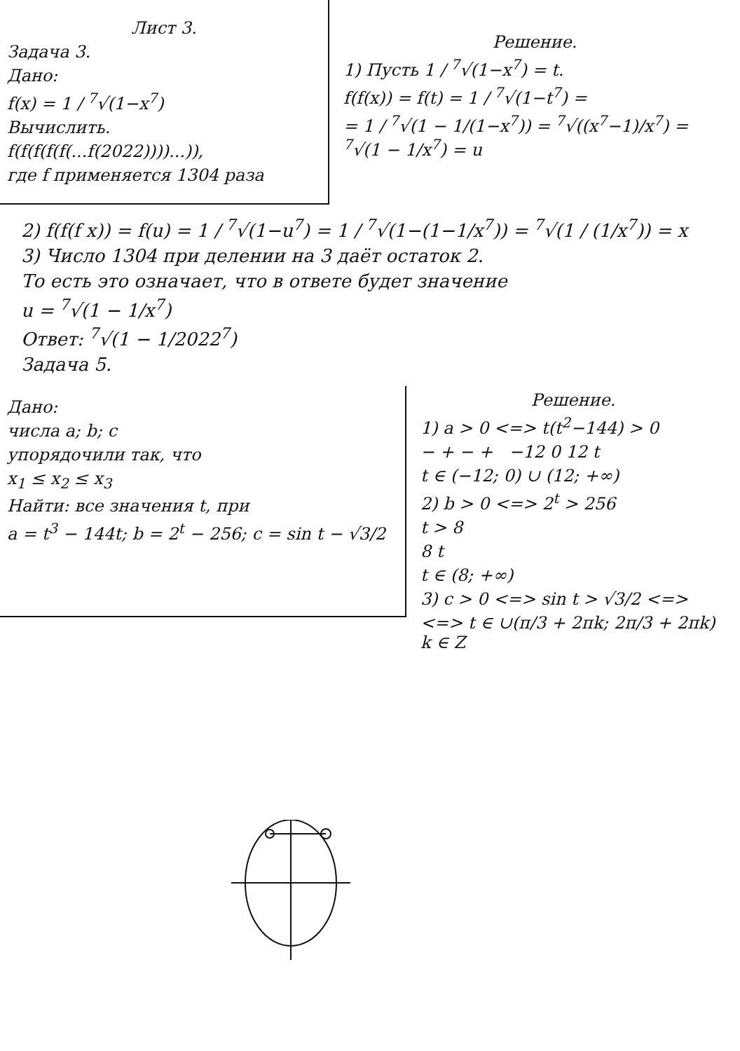Лист 3.
Задача 3.
Дано:
f(x) = 1 / <sup>7</sup>√(1−x<sup>7</sup>)
Вычислить.
f(f(f(f(f(...f(2022))))...)),
где f применяется 1304 раза
Решение.
1) Пусть 1 / <sup>7</sup>√(1−x<sup>7</sup>) = t.
f(f(x)) = f(t) = 1 / <sup>7</sup>√(1−t<sup>7</sup>) =
= 1 / <sup>7</sup>√(1 − 1/(1−x<sup>7</sup>)) = <sup>7</sup>√((x<sup>7</sup>−1)/x<sup>7</sup>) = <sup>7</sup>√(1 − 1/x<sup>7</sup>) = u
2) f(f(f x)) = f(u) = 1 / <sup>7</sup>√(1−u<sup>7</sup>) = 1 / <sup>7</sup>√(1−(1−1/x<sup>7</sup>)) = <sup>7</sup>√(1 / (1/x<sup>7</sup>)) = x
3) Число 1304 при делении на 3 даёт остаток 2.
То есть это означает, что в ответе будет значение
u = <sup>7</sup>√(1 − 1/x<sup>7</sup>)
Ответ: <sup>7</sup>√(1 − 1/2022<sup>7</sup>)
Задача 5.
Дано:
числа a; b; c
упорядочили так, что
x<sub>1</sub> ≤ x<sub>2</sub> ≤ x<sub>3</sub>
Найти: все значения t, при
a = t<sup>3</sup> − 144t; b = 2<sup>t</sup> − 256; c = sin t − √3/2
Решение.
1) a > 0 <=> t(t<sup>2</sup>−144) > 0
− + − + −12 0 12 t
t ∈ (−12; 0) ∪ (12; +∞)
2) b > 0 <=> 2<sup>t</sup> > 256
t > 8
8 t
t ∈ (8; +∞)
3) c > 0 <=> sin t > √3/2 <=>
<=> t ∈ ∪(π/3 + 2πk; 2π/3 + 2πk) k ∈ Z